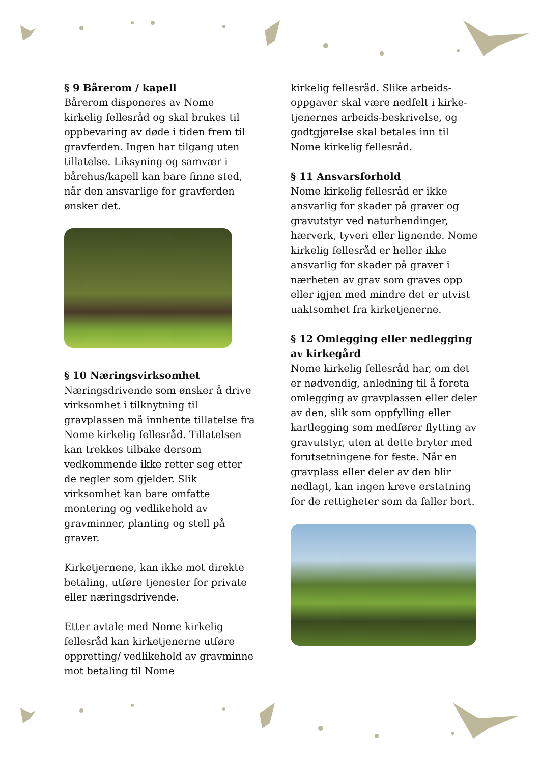§ 9 Bårerom / kapell
Bårerom disponeres av Nome kirkelig fellesråd og skal brukes til oppbevaring av døde i tiden frem til gravferden. Ingen har tilgang uten tillatelse. Liksyning og samvær i bårehus/kapell kan bare finne sted, når den ansvarlige for gravferden ønsker det.
§ 10 Næringsvirksomhet
Næringsdrivende som ønsker å drive virksomhet i tilknytning til gravplassen må innhente tillatelse fra Nome kirkelig fellesråd. Tillatelsen kan trekkes tilbake dersom vedkommende ikke retter seg etter de regler som gjelder. Slik virksomhet kan bare omfatte montering og vedlikehold av gravminner, planting og stell på graver.
Kirketjernene, kan ikke mot direkte betaling, utføre tjenester for private eller næringsdrivende.
Etter avtale med Nome kirkelig fellesråd kan kirketjenerne utføre oppretting/ vedlikehold av gravminne mot betaling til Nome
kirkelig fellesråd. Slike arbeids-oppgaver skal være nedfelt i kirke-tjenernes arbeids-beskrivelse, og godtgjørelse skal betales inn til Nome kirkelig fellesråd.
§ 11 Ansvarsforhold
Nome kirkelig fellesråd er ikke ansvarlig for skader på graver og gravutstyr ved naturhendinger, hærverk, tyveri eller lignende. Nome kirkelig fellesråd er heller ikke ansvarlig for skader på graver i nærheten av grav som graves opp eller igjen med mindre det er utvist uaktsomhet fra kirketjenerne.
§ 12 Omlegging eller nedlegging av kirkegård
Nome kirkelig fellesråd har, om det er nødvendig, anledning til å foreta omlegging av gravplassen eller deler av den, slik som oppfylling eller kartlegging som medfører flytting av gravutstyr, uten at dette bryter med forutsetningene for feste. Når en gravplass eller deler av den blir nedlagt, kan ingen kreve erstatning for de rettigheter som da faller bort.